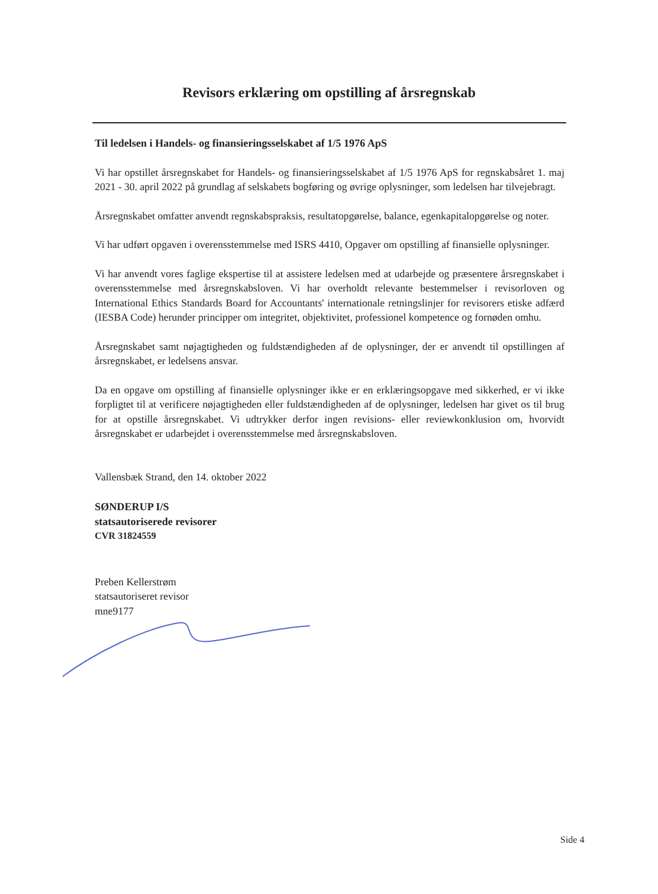Revisors erklæring om opstilling af årsregnskab
Til ledelsen i Handels- og finansieringsselskabet af 1/5 1976 ApS
Vi har opstillet årsregnskabet for Handels- og finansieringsselskabet af 1/5 1976 ApS for regnskabsåret 1. maj 2021 - 30. april 2022 på grundlag af selskabets bogføring og øvrige oplysninger, som ledelsen har tilvejebragt.
Årsregnskabet omfatter anvendt regnskabspraksis, resultatopgørelse, balance, egenkapitalopgørelse og noter.
Vi har udført opgaven i overensstemmelse med ISRS 4410, Opgaver om opstilling af finansielle oplysninger.
Vi har anvendt vores faglige ekspertise til at assistere ledelsen med at udarbejde og præsentere årsregnskabet i overensstemmelse med årsregnskabsloven. Vi har overholdt relevante bestemmelser i revisorloven og International Ethics Standards Board for Accountants' internationale retningslinjer for revisorers etiske adfærd (IESBA Code) herunder principper om integritet, objektivitet, professionel kompetence og fornøden omhu.
Årsregnskabet samt nøjagtigheden og fuldstændigheden af de oplysninger, der er anvendt til opstillingen af årsregnskabet, er ledelsens ansvar.
Da en opgave om opstilling af finansielle oplysninger ikke er en erklæringsopgave med sikkerhed, er vi ikke forpligtet til at verificere nøjagtigheden eller fuldstændigheden af de oplysninger, ledelsen har givet os til brug for at opstille årsregnskabet. Vi udtrykker derfor ingen revisions- eller reviewkonklusion om, hvorvidt årsregnskabet er udarbejdet i overensstemmelse med årsregnskabsloven.
Vallensbæk Strand, den 14. oktober 2022
SØNDERUP I/S
statsautoriserede revisorer
CVR 31824559
Preben Kellerstrøm
statsautoriseret revisor
mne9177
Side 4